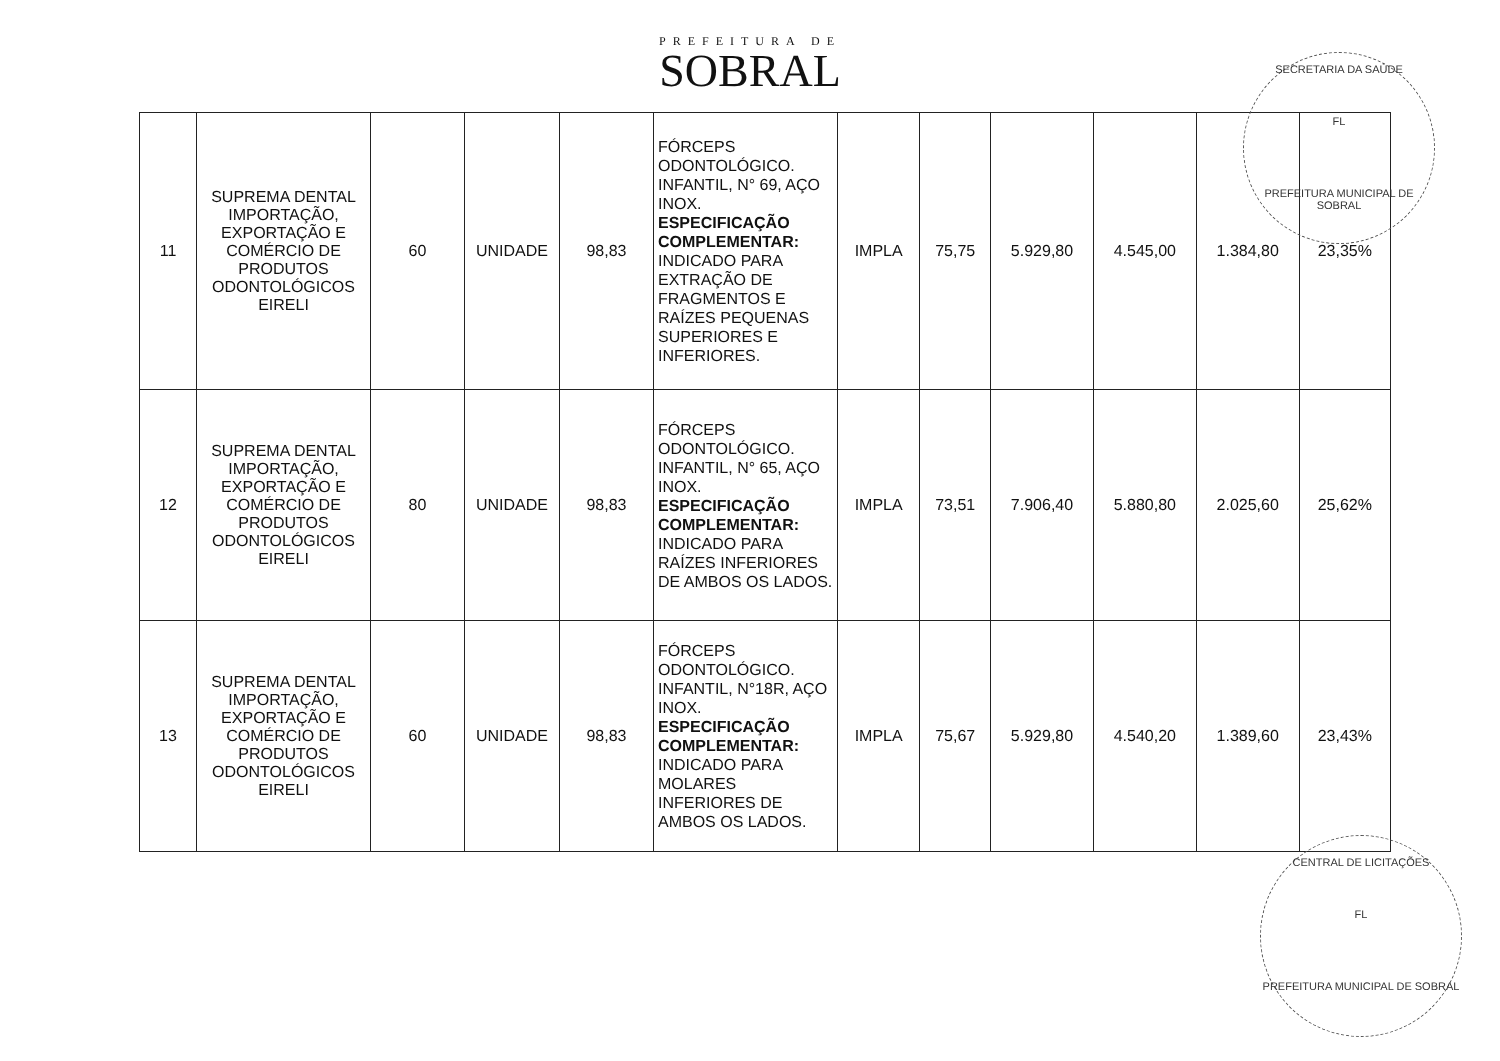PREFEITURA DE
SOBRAL
| 11 | SUPREMA DENTAL IMPORTAÇÃO, EXPORTAÇÃO E COMÉRCIO DE PRODUTOS ODONTOLÓGICOS EIRELI | 60 | UNIDADE | 98,83 | FÓRCEPS ODONTOLÓGICO. INFANTIL, N° 69, AÇO INOX. ESPECIFICAÇÃO COMPLEMENTAR: INDICADO PARA EXTRAÇÃO DE FRAGMENTOS E RAÍZES PEQUENAS SUPERIORES E INFERIORES. | IMPLA | 75,75 | 5.929,80 | 4.545,00 | 1.384,80 | 23,35% |
| 12 | SUPREMA DENTAL IMPORTAÇÃO, EXPORTAÇÃO E COMÉRCIO DE PRODUTOS ODONTOLÓGICOS EIRELI | 80 | UNIDADE | 98,83 | FÓRCEPS ODONTOLÓGICO. INFANTIL, N° 65, AÇO INOX. ESPECIFICAÇÃO COMPLEMENTAR: INDICADO PARA RAÍZES INFERIORES DE AMBOS OS LADOS. | IMPLA | 73,51 | 7.906,40 | 5.880,80 | 2.025,60 | 25,62% |
| 13 | SUPREMA DENTAL IMPORTAÇÃO, EXPORTAÇÃO E COMÉRCIO DE PRODUTOS ODONTOLÓGICOS EIRELI | 60 | UNIDADE | 98,83 | FÓRCEPS ODONTOLÓGICO. INFANTIL, N°18R, AÇO INOX. ESPECIFICAÇÃO COMPLEMENTAR: INDICADO PARA MOLARES INFERIORES DE AMBOS OS LADOS. | IMPLA | 75,67 | 5.929,80 | 4.540,20 | 1.389,60 | 23,43% |
SECRETARIA DA SAÚDE
FL
PREFEITURA MUNICIPAL DE SOBRAL
CENTRAL DE LICITAÇÕES
FL
PREFEITURA MUNICIPAL DE SOBRAL